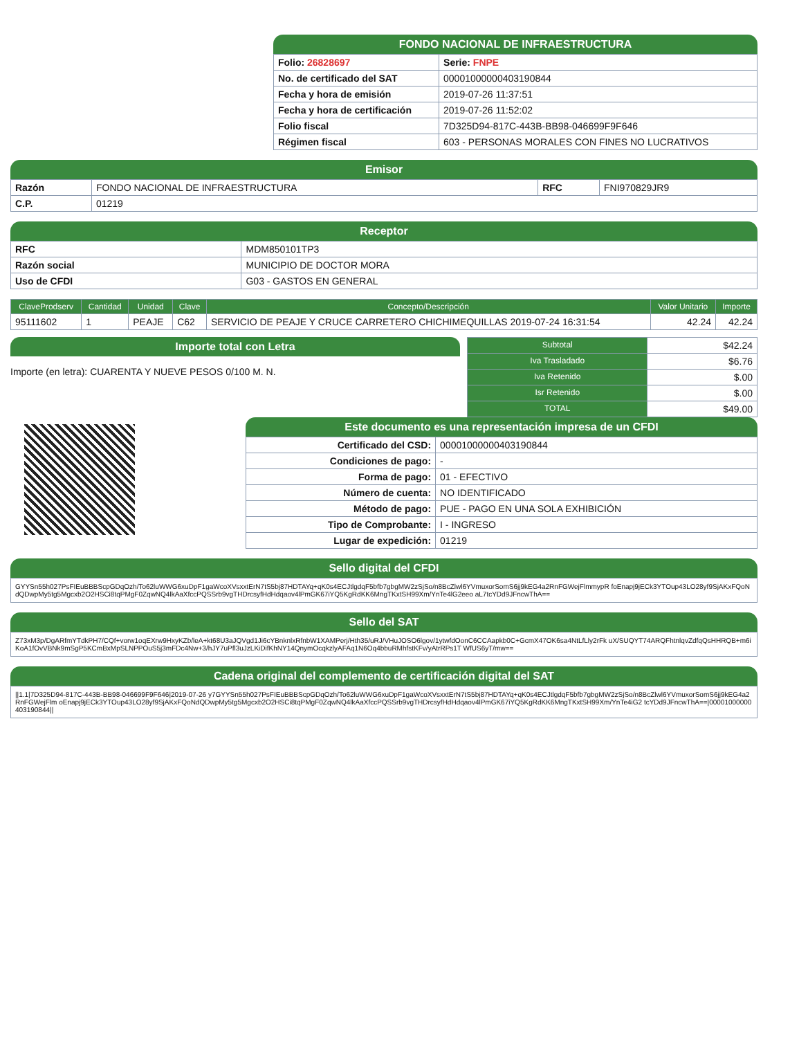FONDO NACIONAL DE INFRAESTRUCTURA
| Folio: 26828697 | Serie: FNPE |
| No. de certificado del SAT | 00001000000403190844 |
| Fecha y hora de emisión | 2019-07-26 11:37:51 |
| Fecha y hora de certificación | 2019-07-26 11:52:02 |
| Folio fiscal | 7D325D94-817C-443B-BB98-046699F9F646 |
| Régimen fiscal | 603 - PERSONAS MORALES CON FINES NO LUCRATIVOS |
Emisor
| Razón | FONDO NACIONAL DE INFRAESTRUCTURA | RFC | FNI970829JR9 |
| C.P. | 01219 | | |
Receptor
| RFC | MDM850101TP3 |
| Razón social | MUNICIPIO DE DOCTOR MORA |
| Uso de CFDI | G03 - GASTOS EN GENERAL |
| ClaveProdserv | Cantidad | Unidad | Clave | Concepto/Descripción | Valor Unitario | Importe |
| --- | --- | --- | --- | --- | --- | --- |
| 95111602 | 1 | PEAJE | C62 | SERVICIO DE PEAJE Y CRUCE CARRETERO CHICHIMEQUILLAS 2019-07-24 16:31:54 | 42.24 | 42.24 |
Importe total con Letra
Importe (en letra): CUARENTA Y NUEVE PESOS 0/100 M. N.
| Subtotal | $42.24 |
| Iva Trasladado | $6.76 |
| Iva Retenido | $.00 |
| Isr Retenido | $.00 |
| TOTAL | $49.00 |
Este documento es una representación impresa de un CFDI
| Certificado del CSD: | 00001000000403190844 |
| Condiciones de pago: | - |
| Forma de pago: | 01 - EFECTIVO |
| Número de cuenta: | NO IDENTIFICADO |
| Método de pago: | PUE - PAGO EN UNA SOLA EXHIBICIÓN |
| Tipo de Comprobante: | I - INGRESO |
| Lugar de expedición: | 01219 |
Sello digital del CFDI
GYYSn55h027PsFIEuBBBScpGDqOzh/To62luWWG6xuDpF1gaWcoXVsxxtErN7tS5bj87HDTAYq+qK0s4ECJtlgdqF5bfb7gbgMW2zSjSo/n8BcZlwl6YVmuxorSomS6jj9kEG4a2RnFGWejFlmmypR foEnapj9jECk3YTOup43LO28yf9SjAKxFQoNdQDwpMy5tg5Mgcxb2O2HSCi8tqPMgF0ZqwNQ4lkAaXfccPQSSrb9vgTHDrcsyfHdHdqaov4lPmGK67iYQ5KgRdKK6MngTKxtSH99Xm/YnTe4lG2eeo aL7tcYDd9JFncwThA==
Sello del SAT
Z73xM3p/DgARfmYTdkPH7/CQf+vorw1oqEXrw9HxyKZb/leA+kt68U3aJQVgd1Ji6cYBnknlxRfnbW1XAMPerj/Hth35/uRJ/VHuJOSO6lgov/1ytwfdOonC6CCAapkb0C+GcmX47OK6sa4NtLfLly2rFk uX/SUQYT74ARQFhtnlqvZdfqQsHHRQB+m6iKoA1fOvVBNk9mSgP5KCmBxMpSLNPPOuS5j3mFDc4Nw+3/hJY7uPfl3uJzLKiDifKhNY14QnymOcqkzlyAFAq1N6Oq4bbuRMhfstKFv/yAtrRPs1T WfUS6yT/mw==
Cadena original del complemento de certificación digital del SAT
||1.1|7D325D94-817C-443B-BB98-046699F9F646|2019-07-26 y7GYYSn55h027PsFIEuBBBScpGDqOzh/To62luWWG6xuDpF1gaWcoXVsxxtErN7tS5bj87HDTAYq+qK0s4ECJtlgdqF5bfb7gbgMW2zSjSo/n8BcZlwl6YVmuxorSomS6jj9kEG4a2RnFGWejFlm oEnapj9jECk3YTOup43LO28yf9SjAKxFQoNdQDwpMy5tg5Mgcxb2O2HSCi8tqPMgF0ZqwNQ4lkAaXfccPQSSrb9vgTHDrcsyfHdHdqaov4lPmGK67iYQ5KgRdKK6MngTKxtSH99Xm/YnTe4iG2 tcYDd9JFncwThA==|00001000000403190844||